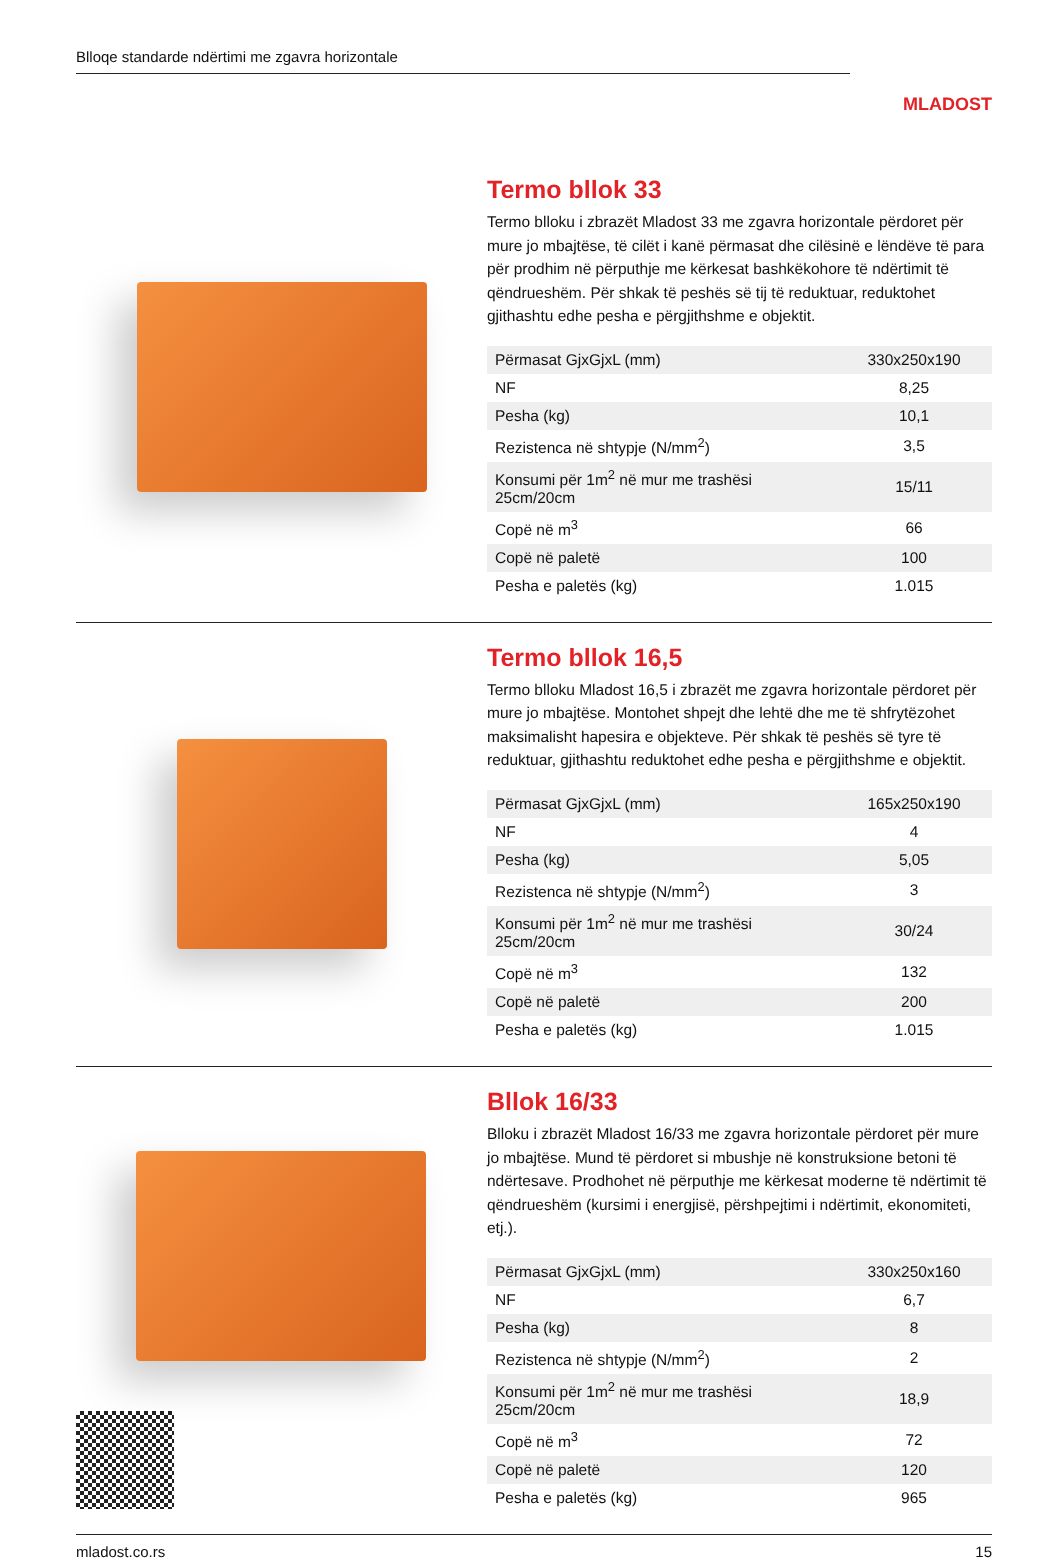Blloqe standarde ndërtimi me zgavra horizontale
MLADOST
Termo bllok 33
Termo blloku i zbrazët Mladost 33 me zgavra horizontale përdoret për mure jo mbajtëse, të cilët i kanë përmasat dhe cilësinë e lëndëve të para për prodhim në përputhje me kërkesat bashkëkohore të ndërtimit të qëndrueshëm. Për shkak të peshës së tij të reduktuar, reduktohet gjithashtu edhe pesha e përgjithshme e objektit.
| Përmasat GjxGjxL (mm) | 330x250x190 |
| NF | 8,25 |
| Pesha (kg) | 10,1 |
| Rezistenca në shtypje (N/mm<sup>2</sup>) | 3,5 |
| Konsumi për 1m<sup>2</sup> në mur me trashësi 25cm/20cm | 15/11 |
| Copë në m<sup>3</sup> | 66 |
| Copë në paletë | 100 |
| Pesha e paletës (kg) | 1.015 |
Termo bllok 16,5
Termo blloku Mladost 16,5 i zbrazët me zgavra horizontale përdoret për mure jo mbajtëse. Montohet shpejt dhe lehtë dhe me të shfrytëzohet maksimalisht hapesira e objekteve. Për shkak të peshës së tyre të reduktuar, gjithashtu reduktohet edhe pesha e përgjithshme e objektit.
| Përmasat GjxGjxL (mm) | 165x250x190 |
| NF | 4 |
| Pesha (kg) | 5,05 |
| Rezistenca në shtypje (N/mm<sup>2</sup>) | 3 |
| Konsumi për 1m<sup>2</sup> në mur me trashësi 25cm/20cm | 30/24 |
| Copë në m<sup>3</sup> | 132 |
| Copë në paletë | 200 |
| Pesha e paletës (kg) | 1.015 |
Bllok 16/33
Blloku i zbrazët Mladost 16/33 me zgavra horizontale përdoret për mure jo mbajtëse. Mund të përdoret si mbushje në konstruksione betoni të ndërtesave. Prodhohet në përputhje me kërkesat moderne të ndërtimit të qëndrueshëm (kursimi i energjisë, përshpejtimi i ndërtimit, ekonomiteti, etj.).
| Përmasat GjxGjxL (mm) | 330x250x160 |
| NF | 6,7 |
| Pesha (kg) | 8 |
| Rezistenca në shtypje (N/mm<sup>2</sup>) | 2 |
| Konsumi për 1m<sup>2</sup> në mur me trashësi 25cm/20cm | 18,9 |
| Copë në m<sup>3</sup> | 72 |
| Copë në paletë | 120 |
| Pesha e paletës (kg) | 965 |
mladost.co.rs 15